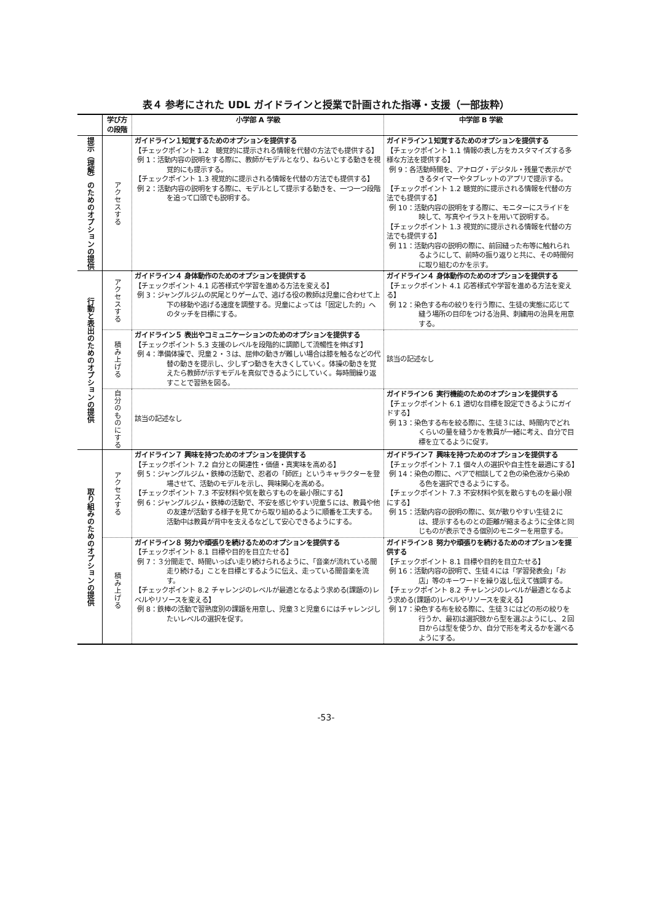表４ 参考にされた UDL ガイドラインと授業で計画された指導・支援（一部抜粋）
| | 学び方 の段階 | 小学部 A 学級 | 中学部 B 学級 |
| --- | --- | --- | --- |
| 提示（理解）のためのオプションの提供 | アクセスする | ガイドライン１知覚するためのオプションを提供する 【チェックポイント 1.2 聴覚的に提示される情報を代替の方法でも提供する】 例 1：活動内容の説明をする際に、教師がモデルとなり、ねらいとする動きを視覚的にも提示する。 【チェックポイント 1.3 視覚的に提示される情報を代替の方法でも提供する】 例 2：活動内容の説明をする際に、モデルとして提示する動きを、一つ一つ段階を追って口頭でも説明する。 | ガイドライン１知覚するためのオプションを提供する 【チェックポイント 1.1 情報の表し方をカスタマイズする多様な方法を提供する】 例 9：各活動時間を、アナログ・デジタル・残量で表示ができるタイマーやタブレットのアプリで提示する。 【チェックポイント 1.2 聴覚的に提示される情報を代替の方法でも提供する】 例 10：活動内容の説明をする際に、モニターにスライドを映して、写真やイラストを用いて説明する。 【チェックポイント 1.3 視覚的に提示される情報を代替の方法でも提供する】 例 11：活動内容の説明の際に、前回縫った布等に触れられるようにして、前時の振り返りと共に、その時間何に取り組むのかを示す。 |
| 行動と表出のためのオプションの提供 | アクセスする | ガイドライン４ 身体動作のためのオプションを提供する 【チェックポイント 4.1 応答様式や学習を進める方法を変える】 例 3：ジャングルジムの尻尾とりゲームで、逃げる役の教師は児童に合わせて上下の移動や逃げる速度を調整する。児童によっては「固定した的」へのタッチを目標にする。 | ガイドライン４ 身体動作のためのオプションを提供する 【チェックポイント 4.1 応答様式や学習を進める方法を変える】 例 12：染色する布の絞りを行う際に、生徒の実態に応じて縫う場所の目印をつける治具、刺繍用の治具を用意する。 |
| | 積み上げる | ガイドライン５ 表出やコミュニケーションのためのオプションを提供する 【チェックポイント 5.3 支援のレベルを段階的に調節して流暢性を伸ばす】 例 4：準備体操で、児童２・３は、屈伸の動きが難しい場合は膝を触るなどの代替の動きを提示し、少しずつ動きを大きくしていく。体操の動きを覚えたら教師が示すモデルを真似できるようにしていく。毎時間繰り返すことで習熟を図る。 | 該当の記述なし |
| | 自分のものにする | 該当の記述なし | ガイドライン６ 実行機能のためのオプションを提供する 【チェックポイント 6.1 適切な目標を設定できるようにガイドする】 例 13：染色する布を絞る際に、生徒３には、時間内でどれくらいの量を縫うかを教員が一緒に考え、自分で目標を立てるように促す。 |
| 取り組みのためのオプションの提供 | アクセスする | ガイドライン７ 興味を持つためのオプションを提供する 【チェックポイント 7.2 自分との関連性・価値・真実味を高める】 例 5：ジャングルジム・鉄棒の活動で、忍者の「師匠」というキャラクターを登場させて、活動のモデルを示し、興味関心を高める。 【チェックポイント 7.3 不安材料や気を散らすものを最小限にする】 例 6：ジャングルジム・鉄棒の活動で、不安を感じやすい児童５には、教員や他の友達が活動する様子を見てから取り組めるように順番を工夫する。活動中は教員が背中を支えるなどして安心できるようにする。 | ガイドライン７ 興味を持つためのオプションを提供する 【チェックポイント 7.1 個々人の選択や自主性を最適にする】 例 14：染色の際に、ペアで相談して２色の染色液から染める色を選択できるようにする。 【チェックポイント 7.3 不安材料や気を散らすものを最小限にする】 例 15：活動内容の説明の際に、気が散りやすい生徒２には、提示するものとの距離が縮まるように全体と同じものが表示できる個別のモニターを用意する。 |
| | 積み上げる | ガイドライン８ 努力や頑張りを続けるためのオプションを提供する 【チェックポイント 8.1 目標や目的を目立たせる】 例 7：３分間走で、時間いっぱい走り続けられるように、「音楽が流れている間走り続ける」ことを目標とするように伝え、走っている間音楽を流す。 【チェックポイント 8.2 チャレンジのレベルが最適となるよう求める(課題の)レベルやリソースを変える】 例 8：鉄棒の活動で習熟度別の課題を用意し、児童３と児童６にはチャレンジしたいレベルの選択を促す。 | ガイドライン８ 努力や頑張りを続けるためのオプションを提供する 【チェックポイント 8.1 目標や目的を目立たせる】 例 16：活動内容の説明で、生徒４には「学習発表会」「お店」等のキーワードを繰り返し伝えて強調する。 【チェックポイント 8.2 チャレンジのレベルが最適となるよう求める(課題の)レベルやリソースを変える】 例 17：染色する布を絞る際に、生徒３にはどの形の絞りを行うか、最初は選択肢から型を選ぶようにし、２回目からは型を使うか、自分で形を考えるかを選べるようにする。 |
-53-